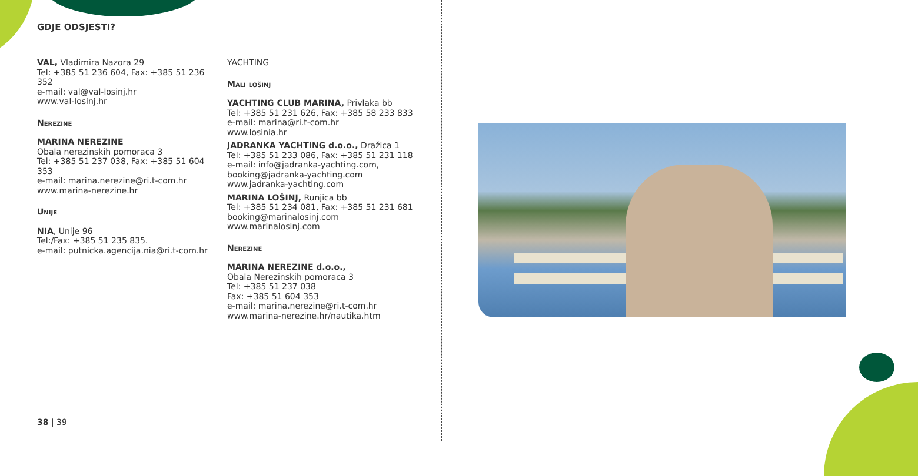GDJE ODSJESTI?
VAL, Vladimira Nazora 29
Tel: +385 51 236 604, Fax: +385 51 236 352
e-mail: val@val-losinj.hr
www.val-losinj.hr
Nerezine
MARINA NEREZINE
Obala nerezinskih pomoraca 3
Tel: +385 51 237 038, Fax: +385 51 604 353
e-mail: marina.nerezine@ri.t-com.hr
www.marina-nerezine.hr
Unije
NIA, Unije 96
Tel:/Fax: +385 51 235 835.
e-mail: putnicka.agencija.nia@ri.t-com.hr
YACHTING
Mali lošinj
YACHTING CLUB MARINA, Privlaka bb
Tel: +385 51 231 626, Fax: +385 58 233 833
e-mail: marina@ri.t-com.hr
www.losinia.hr
JADRANKA YACHTING d.o.o., Dražica 1
Tel: +385 51 233 086, Fax: +385 51 231 118
e-mail: info@jadranka-yachting.com,
booking@jadranka-yachting.com
www.jadranka-yachting.com
MARINA LOŠINJ, Runjica bb
Tel: +385 51 234 081, Fax: +385 51 231 681
booking@marinalosinj.com
www.marinalosinj.com
Nerezine
MARINA NEREZINE d.o.o.,
Obala Nerezinskih pomoraca 3
Tel: +385 51 237 038
Fax: +385 51 604 353
e-mail: marina.nerezine@ri.t-com.hr
www.marina-nerezine.hr/nautika.htm
38 | 39